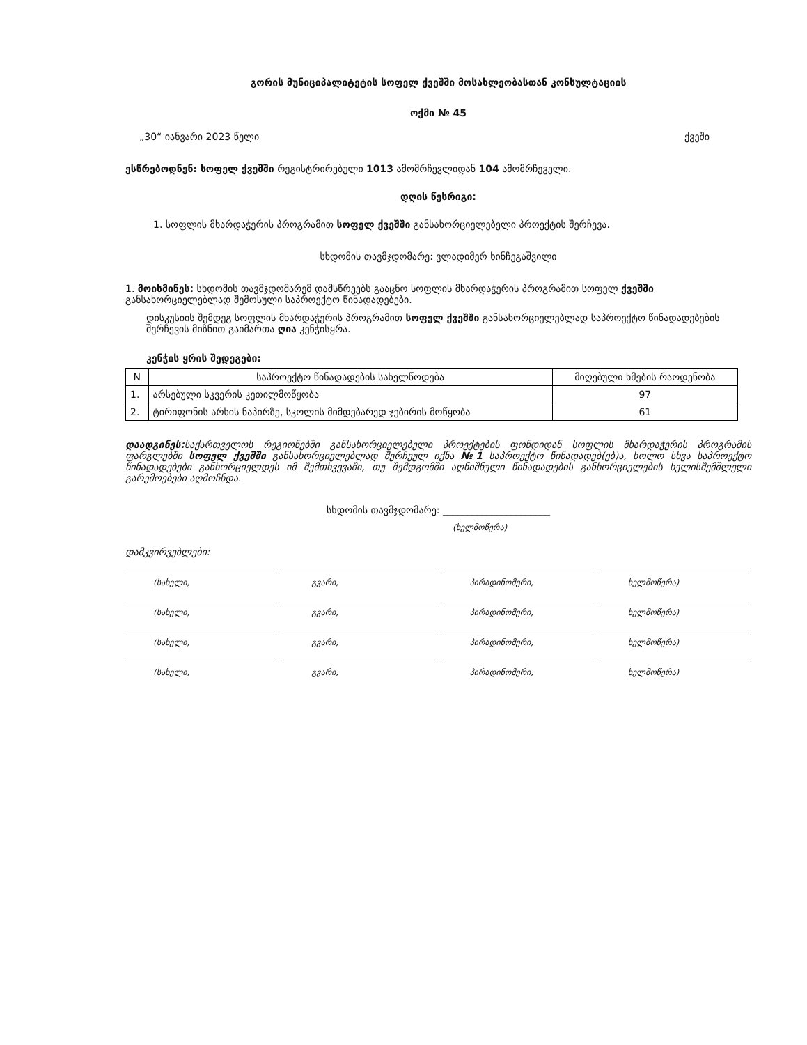გორის მუნიციპალიტეტის სოფელ ქვეშში მოსახლეობასთან კონსულტაციის
ოქმი № 45
„30“ იანვარი 2023 წელი ქვეში
ესწრებოდნენ: სოფელ ქვეშში რეგისტრირებული 1013 ამომრჩევლიდან 104 ამომრჩეველი.
დღის წესრიგი:
1. სოფლის მხარდაჭერის პროგრამით სოფელ ქვეშში განსახორციელებელი პროექტის შერჩევა.
სხდომის თავმჯდომარე: ვლადიმერ ხინჩეგაშვილი
1. მოისმინეს: სხდომის თავმჯდომარემ დამსწრეებს გააცნო სოფლის მხარდაჭერის პროგრამით სოფელ ქვეშში განსახორციელებლად შემოსული საპროექტო წინადადებები.
დისკუსიის შემდეგ სოფლის მხარდაჭერის პროგრამით სოფელ ქვეშში განსახორციელებლად საპროექტო წინადადებების შერჩევის მიზნით გაიმართა ღია კენჭისყრა.
კენჭის ყრის შედეგები:
| N | საპროექტო წინადადების სახელწოდება | მიღებული ხმების რაოდენობა |
| --- | --- | --- |
| 1. | არსებული სკვერის კეთილმოწყობა | 97 |
| 2. | ტირიფონის არხის ნაპირზე, სკოლის მიმდებარედ ჯებირის მოწყობა | 61 |
დაადგინეს: საქართველოს რეგიონებში განსახორციელებელი პროექტების ფონდიდან სოფლის მხარდაჭერის პროგრამის ფარგლებში სოფელ ქვეშში განსახორციელებლად შერჩეულ იქნა №1 საპროექტო წინადადებ(ებ)ა, ხოლო სხვა საპროექტო წინადადებები განხორციელდეს იმ შემთხვევაში, თუ შემდგომში აღნიშნული წინადადების განხორციელების ხელისშემშლელი გარემოებები აღმოჩნდა.
სხდომის თავმჯდომარე: ______________________
(ხელმოწერა)
დამკვირვებლები:
(სახელი, გვარი, პირადინომერი, ხელმოწერა)
(სახელი, გვარი, პირადინომერი, ხელმოწერა)
(სახელი, გვარი, პირადინომერი, ხელმოწერა)
(სახელი, გვარი, პირადინომერი, ხელმოწერა)